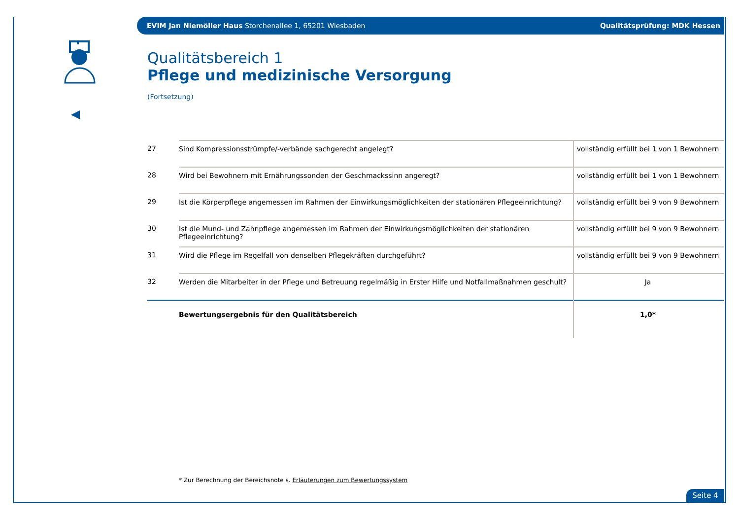EVIM Jan Niemöller Haus Storchenallee 1, 65201 Wiesbaden Qualitätsprüfung: MDK Hessen
Qualitätsbereich 1
Pflege und medizinische Versorgung
(Fortsetzung)
| 27 | Sind Kompressionsstrümpfe/-verbände sachgerecht angelegt? | vollständig erfüllt bei 1 von 1 Bewohnern |
| 28 | Wird bei Bewohnern mit Ernährungssonden der Geschmackssinn angeregt? | vollständig erfüllt bei 1 von 1 Bewohnern |
| 29 | Ist die Körperpflege angemessen im Rahmen der Einwirkungsmöglichkeiten der stationären Pflegeeinrichtung? | vollständig erfüllt bei 9 von 9 Bewohnern |
| 30 | Ist die Mund- und Zahnpflege angemessen im Rahmen der Einwirkungsmöglichkeiten der stationären Pflegeeinrichtung? | vollständig erfüllt bei 9 von 9 Bewohnern |
| 31 | Wird die Pflege im Regelfall von denselben Pflegekräften durchgeführt? | vollständig erfüllt bei 9 von 9 Bewohnern |
| 32 | Werden die Mitarbeiter in der Pflege und Betreuung regelmäßig in Erster Hilfe und Notfallmaßnahmen geschult? | Ja |
| | Bewertungsergebnis für den Qualitätsbereich | 1,0* |
* Zur Berechnung der Bereichsnote s. Erläuterungen zum Bewertungssystem
Seite 4